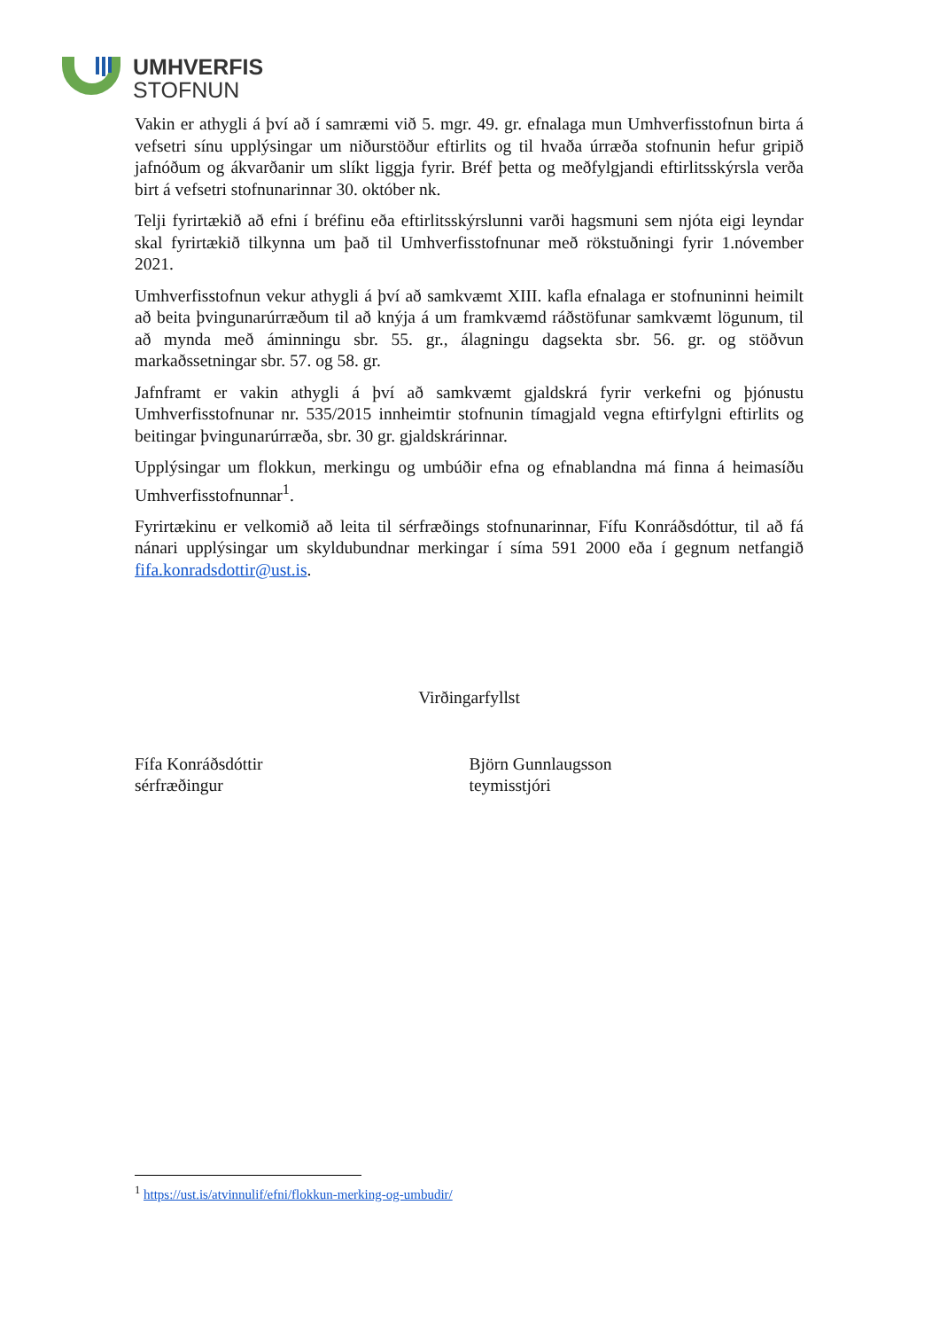UMHVERFIS
STOFNUN
Vakin er athygli á því að í samræmi við 5. mgr. 49. gr. efnalaga mun Umhverfisstofnun birta á vefsetri sínu upplýsingar um niðurstöður eftirlits og til hvaða úrræða stofnunin hefur gripið jafnóðum og ákvarðanir um slíkt liggja fyrir. Bréf þetta og meðfylgjandi eftirlitsskýrsla verða birt á vefsetri stofnunarinnar 30. október nk.
Telji fyrirtækið að efni í bréfinu eða eftirlitsskýrslunni varði hagsmuni sem njóta eigi leyndar skal fyrirtækið tilkynna um það til Umhverfisstofnunar með rökstuðningi fyrir 1.nóvember 2021.
Umhverfisstofnun vekur athygli á því að samkvæmt XIII. kafla efnalaga er stofnuninni heimilt að beita þvingunarúrræðum til að knýja á um framkvæmd ráðstöfunar samkvæmt lögunum, til að mynda með áminningu sbr. 55. gr., álagningu dagsekta sbr. 56. gr. og stöðvun markaðssetningar sbr. 57. og 58. gr.
Jafnframt er vakin athygli á því að samkvæmt gjaldskrá fyrir verkefni og þjónustu Umhverfisstofnunar nr. 535/2015 innheimtir stofnunin tímagjald vegna eftirfylgni eftirlits og beitingar þvingunarúrræða, sbr. 30 gr. gjaldskrárinnar.
Upplýsingar um flokkun, merkingu og umbúðir efna og efnablandna má finna á heimasíðu Umhverfisstofnunnar<sup>1</sup>.
Fyrirtækinu er velkomið að leita til sérfræðings stofnunarinnar, Fífu Konráðsdóttur, til að fá nánari upplýsingar um skyldubundnar merkingar í síma 591 2000 eða í gegnum netfangið fifa.konradsdottir@ust.is.
Virðingarfyllst
Fífa Konráðsdóttir
sérfræðingur
Björn Gunnlaugsson
teymisstjóri
<sup>1</sup> https://ust.is/atvinnulif/efni/flokkun-merking-og-umbudir/